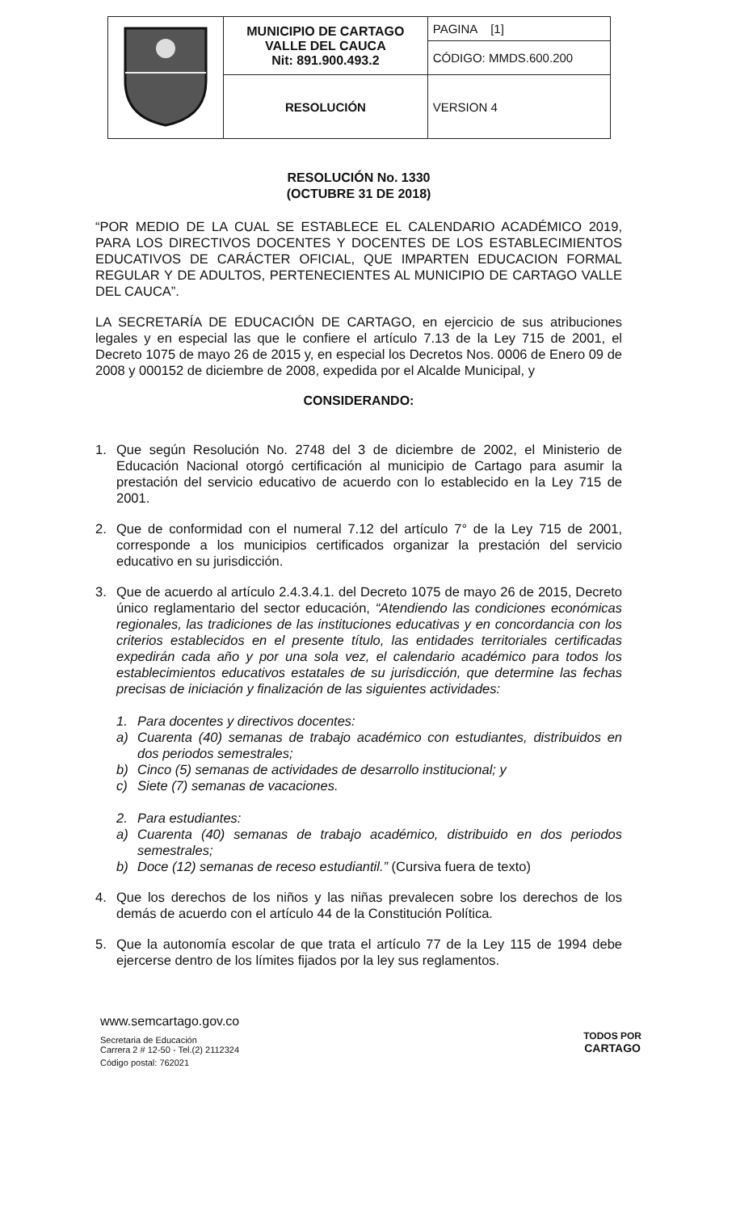| | MUNICIPIO DE CARTAGO VALLE DEL CAUCA Nit: 891.900.493.2 | PAGINA [1] CÓDIGO: MMDS.600.200 |
| | RESOLUCIÓN | VERSION 4 |
RESOLUCIÓN No. 1330
(OCTUBRE 31 DE 2018)
“POR MEDIO DE LA CUAL SE ESTABLECE EL CALENDARIO ACADÉMICO 2019, PARA LOS DIRECTIVOS DOCENTES Y DOCENTES DE LOS ESTABLECIMIENTOS EDUCATIVOS DE CARÁCTER OFICIAL, QUE IMPARTEN EDUCACION FORMAL REGULAR Y DE ADULTOS, PERTENECIENTES AL MUNICIPIO DE CARTAGO VALLE DEL CAUCA”.
LA SECRETARÍA DE EDUCACIÓN DE CARTAGO, en ejercicio de sus atribuciones legales y en especial las que le confiere el artículo 7.13 de la Ley 715 de 2001, el Decreto 1075 de mayo 26 de 2015 y, en especial los Decretos Nos. 0006 de Enero 09 de 2008 y 000152 de diciembre de 2008, expedida por el Alcalde Municipal, y
CONSIDERANDO:
1. Que según Resolución No. 2748 del 3 de diciembre de 2002, el Ministerio de Educación Nacional otorgó certificación al municipio de Cartago para asumir la prestación del servicio educativo de acuerdo con lo establecido en la Ley 715 de 2001.
2. Que de conformidad con el numeral 7.12 del artículo 7° de la Ley 715 de 2001, corresponde a los municipios certificados organizar la prestación del servicio educativo en su jurisdicción.
3. Que de acuerdo al artículo 2.4.3.4.1. del Decreto 1075 de mayo 26 de 2015, Decreto único reglamentario del sector educación, “Atendiendo las condiciones económicas regionales, las tradiciones de las instituciones educativas y en concordancia con los criterios establecidos en el presente título, las entidades territoriales certificadas expedirán cada año y por una sola vez, el calendario académico para todos los establecimientos educativos estatales de su jurisdicción, que determine las fechas precisas de iniciación y finalización de las siguientes actividades:
1. Para docentes y directivos docentes:
a) Cuarenta (40) semanas de trabajo académico con estudiantes, distribuidos en dos periodos semestrales;
b) Cinco (5) semanas de actividades de desarrollo institucional; y
c) Siete (7) semanas de vacaciones.
2. Para estudiantes:
a) Cuarenta (40) semanas de trabajo académico, distribuido en dos periodos semestrales;
b) Doce (12) semanas de receso estudiantil.” (Cursiva fuera de texto)
4. Que los derechos de los niños y las niñas prevalecen sobre los derechos de los demás de acuerdo con el artículo 44 de la Constitución Política.
5. Que la autonomía escolar de que trata el artículo 77 de la Ley 115 de 1994 debe ejercerse dentro de los límites fijados por la ley sus reglamentos.
www.semcartago.gov.co
Secretaria de Educación
Carrera 2 # 12-50 - Tel.(2) 2112324
Código postal: 762021
TODOS POR
CARTAGO